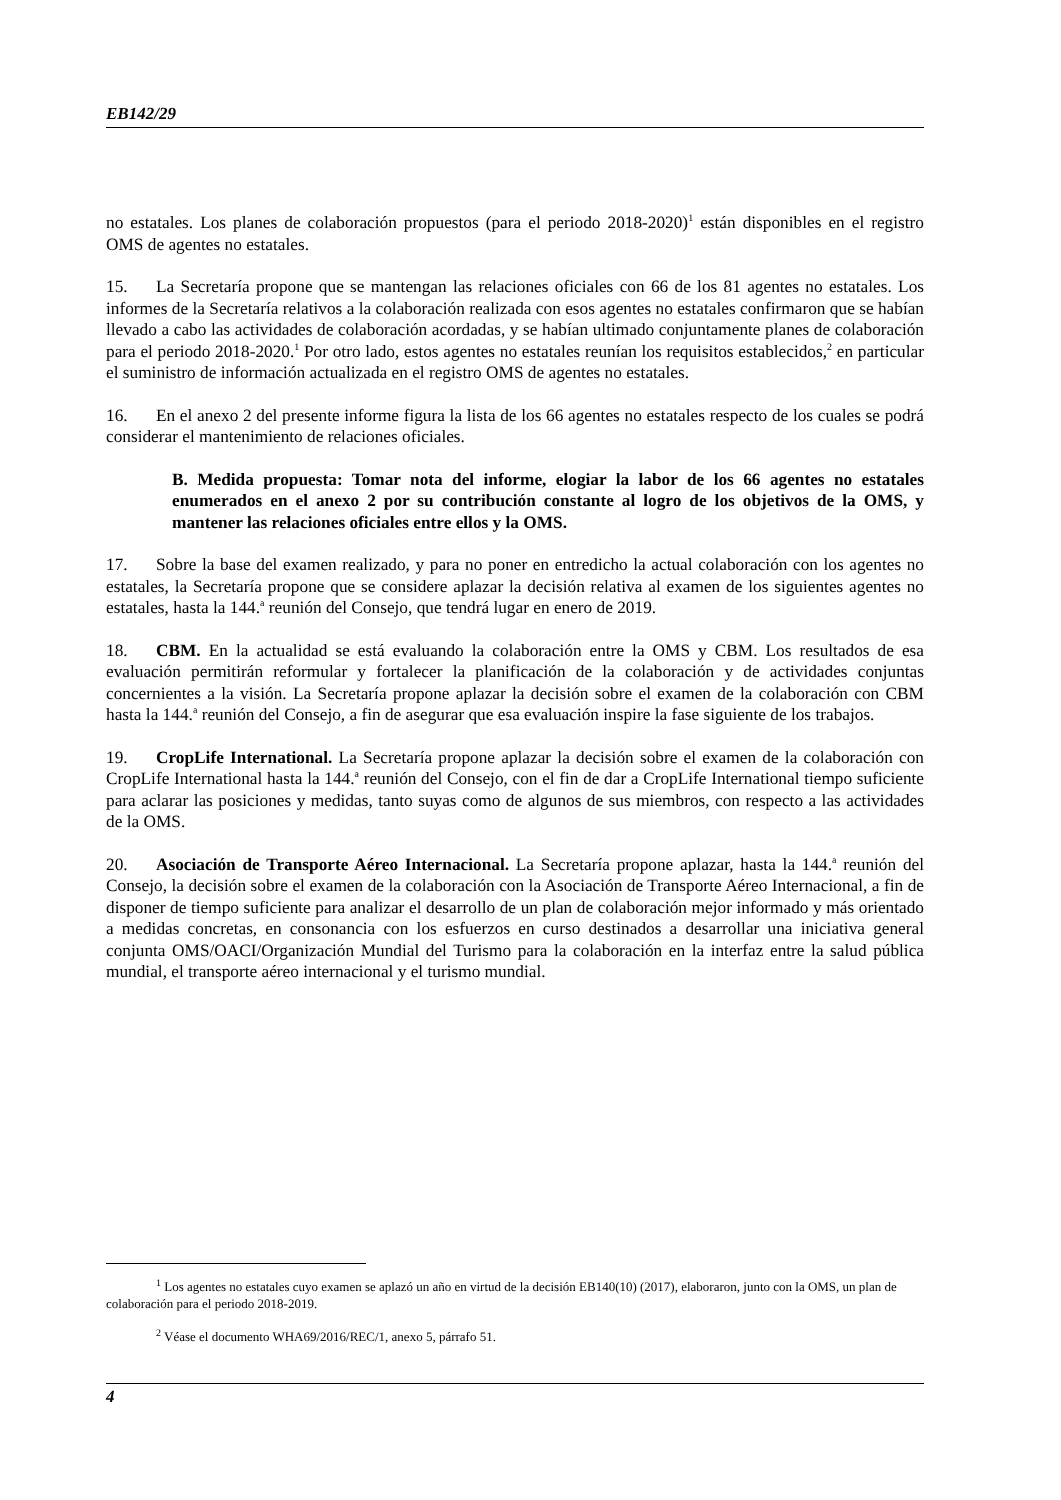EB142/29
no estatales. Los planes de colaboración propuestos (para el periodo 2018-2020)<sup>1</sup> están disponibles en el registro OMS de agentes no estatales.
15. La Secretaría propone que se mantengan las relaciones oficiales con 66 de los 81 agentes no estatales. Los informes de la Secretaría relativos a la colaboración realizada con esos agentes no estatales confirmaron que se habían llevado a cabo las actividades de colaboración acordadas, y se habían ultimado conjuntamente planes de colaboración para el periodo 2018-2020.<sup>1</sup> Por otro lado, estos agentes no estatales reunían los requisitos establecidos,<sup>2</sup> en particular el suministro de información actualizada en el registro OMS de agentes no estatales.
16. En el anexo 2 del presente informe figura la lista de los 66 agentes no estatales respecto de los cuales se podrá considerar el mantenimiento de relaciones oficiales.
B. Medida propuesta: Tomar nota del informe, elogiar la labor de los 66 agentes no estatales enumerados en el anexo 2 por su contribución constante al logro de los objetivos de la OMS, y mantener las relaciones oficiales entre ellos y la OMS.
17. Sobre la base del examen realizado, y para no poner en entredicho la actual colaboración con los agentes no estatales, la Secretaría propone que se considere aplazar la decisión relativa al examen de los siguientes agentes no estatales, hasta la 144.<sup>a</sup> reunión del Consejo, que tendrá lugar en enero de 2019.
18. CBM. En la actualidad se está evaluando la colaboración entre la OMS y CBM. Los resultados de esa evaluación permitirán reformular y fortalecer la planificación de la colaboración y de actividades conjuntas concernientes a la visión. La Secretaría propone aplazar la decisión sobre el examen de la colaboración con CBM hasta la 144.<sup>a</sup> reunión del Consejo, a fin de asegurar que esa evaluación inspire la fase siguiente de los trabajos.
19. CropLife International. La Secretaría propone aplazar la decisión sobre el examen de la colaboración con CropLife International hasta la 144.<sup>a</sup> reunión del Consejo, con el fin de dar a CropLife International tiempo suficiente para aclarar las posiciones y medidas, tanto suyas como de algunos de sus miembros, con respecto a las actividades de la OMS.
20. Asociación de Transporte Aéreo Internacional. La Secretaría propone aplazar, hasta la 144.<sup>a</sup> reunión del Consejo, la decisión sobre el examen de la colaboración con la Asociación de Transporte Aéreo Internacional, a fin de disponer de tiempo suficiente para analizar el desarrollo de un plan de colaboración mejor informado y más orientado a medidas concretas, en consonancia con los esfuerzos en curso destinados a desarrollar una iniciativa general conjunta OMS/OACI/Organización Mundial del Turismo para la colaboración en la interfaz entre la salud pública mundial, el transporte aéreo internacional y el turismo mundial.
<sup>1</sup> Los agentes no estatales cuyo examen se aplazó un año en virtud de la decisión EB140(10) (2017), elaboraron, junto con la OMS, un plan de colaboración para el periodo 2018-2019.
<sup>2</sup> Véase el documento WHA69/2016/REC/1, anexo 5, párrafo 51.
4